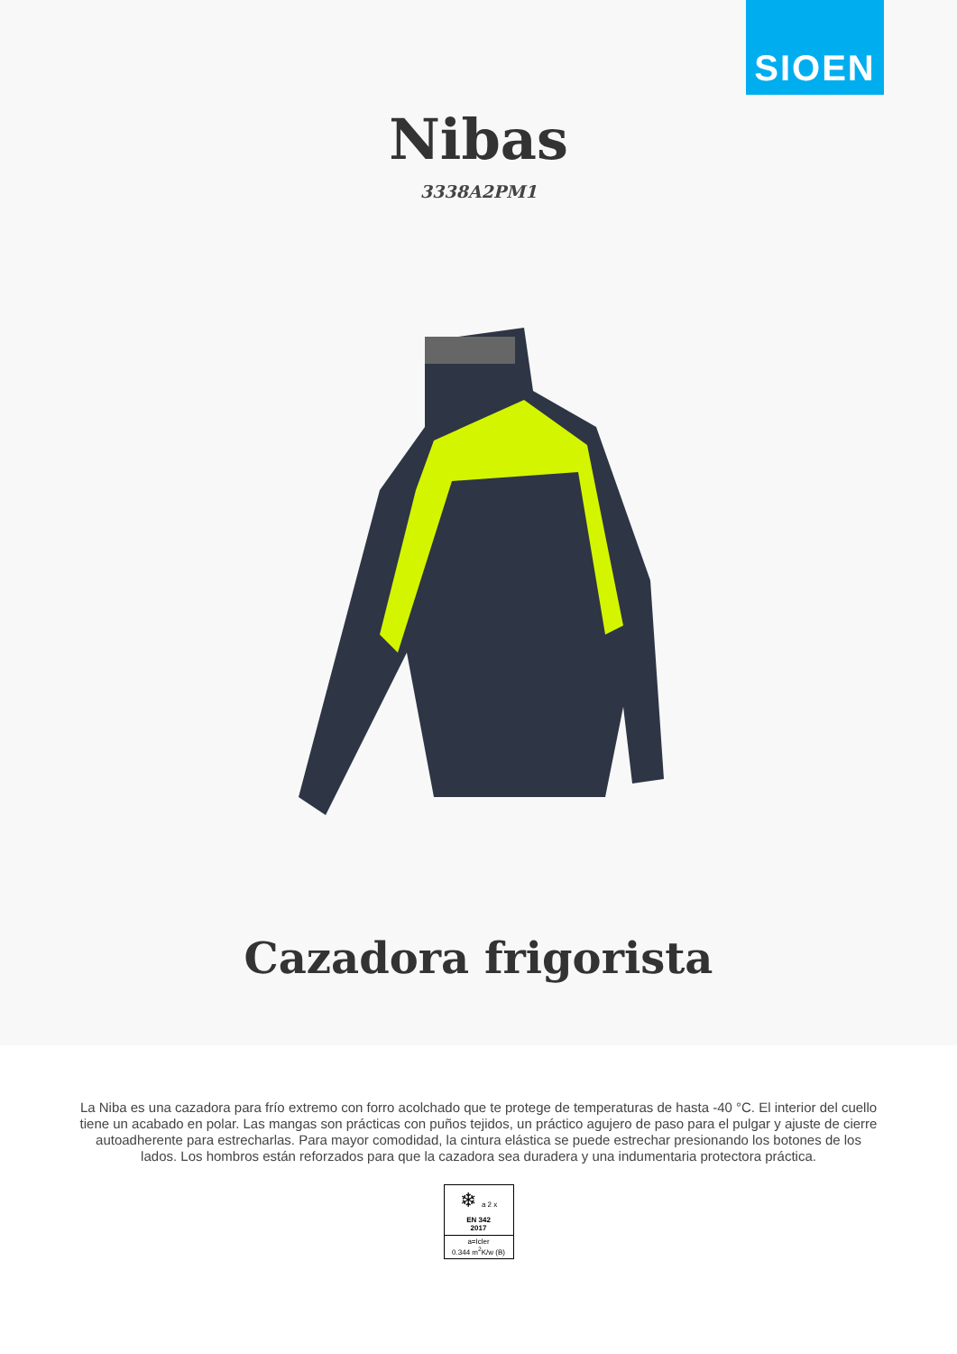SIOEN
Nibas
3338A2PM1
Cazadora frigorista
La Niba es una cazadora para frío extremo con forro acolchado que te protege de temperaturas de hasta -40 °C. El interior del cuello tiene un acabado en polar. Las mangas son prácticas con puños tejidos, un práctico agujero de paso para el pulgar y ajuste de cierre autoadherente para estrecharlas. Para mayor comodidad, la cintura elástica se puede estrechar presionando los botones de los lados. Los hombros están reforzados para que la cazadora sea duradera y una indumentaria protectora práctica.
❄ a 2 x
EN 342
2017
a=Icler
0.344 m<sup>2</sup>K/w (B)